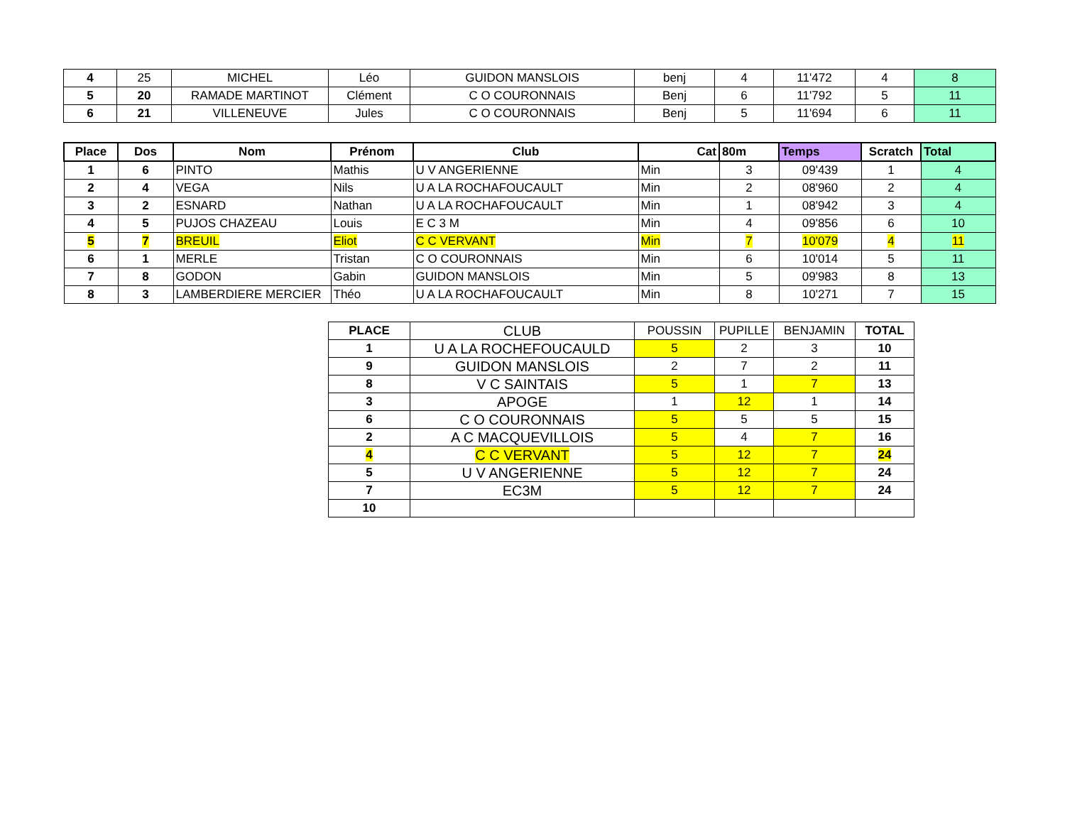| 4 | 25 | MICHEL | Léo | GUIDON MANSLOIS | benj | 4 | 11'472 | 4 | 8 |
| 5 | 20 | RAMADE MARTINOT | Clément | C O COURONNAIS | Benj | 6 | 11'792 | 5 | 11 |
| 6 | 21 | VILLENEUVE | Jules | C O COURONNAIS | Benj | 5 | 11'694 | 6 | 11 |
| Place | Dos | Nom | Prénom | Club | Cat | 80m | Temps | Scratch | Total |
| --- | --- | --- | --- | --- | --- | --- | --- | --- | --- |
| 1 | 6 | PINTO | Mathis | U V ANGERIENNE | Min | 3 | 09'439 | 1 | 4 |
| 2 | 4 | VEGA | Nils | U A LA ROCHAFOUCAULT | Min | 2 | 08'960 | 2 | 4 |
| 3 | 2 | ESNARD | Nathan | U A LA ROCHAFOUCAULT | Min | 1 | 08'942 | 3 | 4 |
| 4 | 5 | PUJOS CHAZEAU | Louis | E C 3 M | Min | 4 | 09'856 | 6 | 10 |
| 5 | 7 | BREUIL | Eliot | C C VERVANT | Min | 7 | 10'079 | 4 | 11 |
| 6 | 1 | MERLE | Tristan | C O COURONNAIS | Min | 6 | 10'014 | 5 | 11 |
| 7 | 8 | GODON | Gabin | GUIDON MANSLOIS | Min | 5 | 09'983 | 8 | 13 |
| 8 | 3 | LAMBERDIERE MERCIER | Théo | U A LA ROCHAFOUCAULT | Min | 8 | 10'271 | 7 | 15 |
| PLACE | CLUB | POUSSIN | PUPILLE | BENJAMIN | TOTAL |
| --- | --- | --- | --- | --- | --- |
| 1 | U A LA ROCHEFOUCAULD | 5 | 2 | 3 | 10 |
| 9 | GUIDON MANSLOIS | 2 | 7 | 2 | 11 |
| 8 | V C SAINTAIS | 5 | 1 | 7 | 13 |
| 3 | APOGE | 1 | 12 | 1 | 14 |
| 6 | C O COURONNAIS | 5 | 5 | 5 | 15 |
| 2 | A C MACQUEVILLOIS | 5 | 4 | 7 | 16 |
| 4 | C C VERVANT | 5 | 12 | 7 | 24 |
| 5 | U V ANGERIENNE | 5 | 12 | 7 | 24 |
| 7 | EC3M | 5 | 12 | 7 | 24 |
| 10 | | | | | |